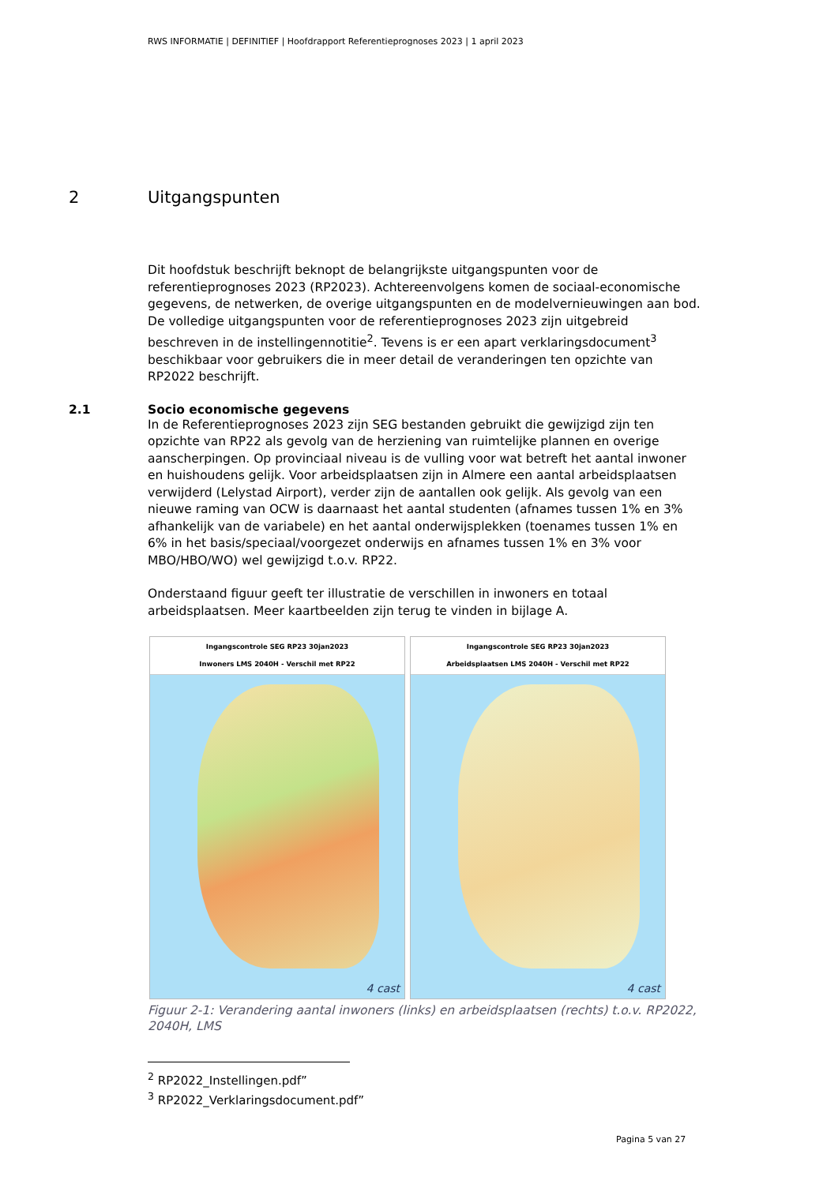RWS INFORMATIE | DEFINITIEF | Hoofdrapport Referentieprognoses 2023 | 1 april 2023
2 Uitgangspunten
Dit hoofdstuk beschrijft beknopt de belangrijkste uitgangspunten voor de referentieprognoses 2023 (RP2023). Achtereenvolgens komen de sociaal-economische gegevens, de netwerken, de overige uitgangspunten en de modelvernieuwingen aan bod. De volledige uitgangspunten voor de referentieprognoses 2023 zijn uitgebreid beschreven in de instellingennotitie<sup>2</sup>. Tevens is er een apart verklaringsdocument<sup>3</sup> beschikbaar voor gebruikers die in meer detail de veranderingen ten opzichte van RP2022 beschrijft.
2.1 Socio economische gegevens
In de Referentieprognoses 2023 zijn SEG bestanden gebruikt die gewijzigd zijn ten opzichte van RP22 als gevolg van de herziening van ruimtelijke plannen en overige aanscherpingen. Op provinciaal niveau is de vulling voor wat betreft het aantal inwoner en huishoudens gelijk. Voor arbeidsplaatsen zijn in Almere een aantal arbeidsplaatsen verwijderd (Lelystad Airport), verder zijn de aantallen ook gelijk. Als gevolg van een nieuwe raming van OCW is daarnaast het aantal studenten (afnames tussen 1% en 3% afhankelijk van de variabele) en het aantal onderwijsplekken (toenames tussen 1% en 6% in het basis/speciaal/voorgezet onderwijs en afnames tussen 1% en 3% voor MBO/HBO/WO) wel gewijzigd t.o.v. RP22.
Onderstaand figuur geeft ter illustratie de verschillen in inwoners en totaal arbeidsplaatsen. Meer kaartbeelden zijn terug te vinden in bijlage A.
Ingangscontrole SEG RP23 30jan2023
Inwoners LMS 2040H - Verschil met RP22
4 cast
Ingangscontrole SEG RP23 30jan2023
Arbeidsplaatsen LMS 2040H - Verschil met RP22
4 cast
Figuur 2-1: Verandering aantal inwoners (links) en arbeidsplaatsen (rechts) t.o.v. RP2022, 2040H, LMS
<sup>2</sup> RP2022_Instellingen.pdf”
<sup>3</sup> RP2022_Verklaringsdocument.pdf”
Pagina 5 van 27